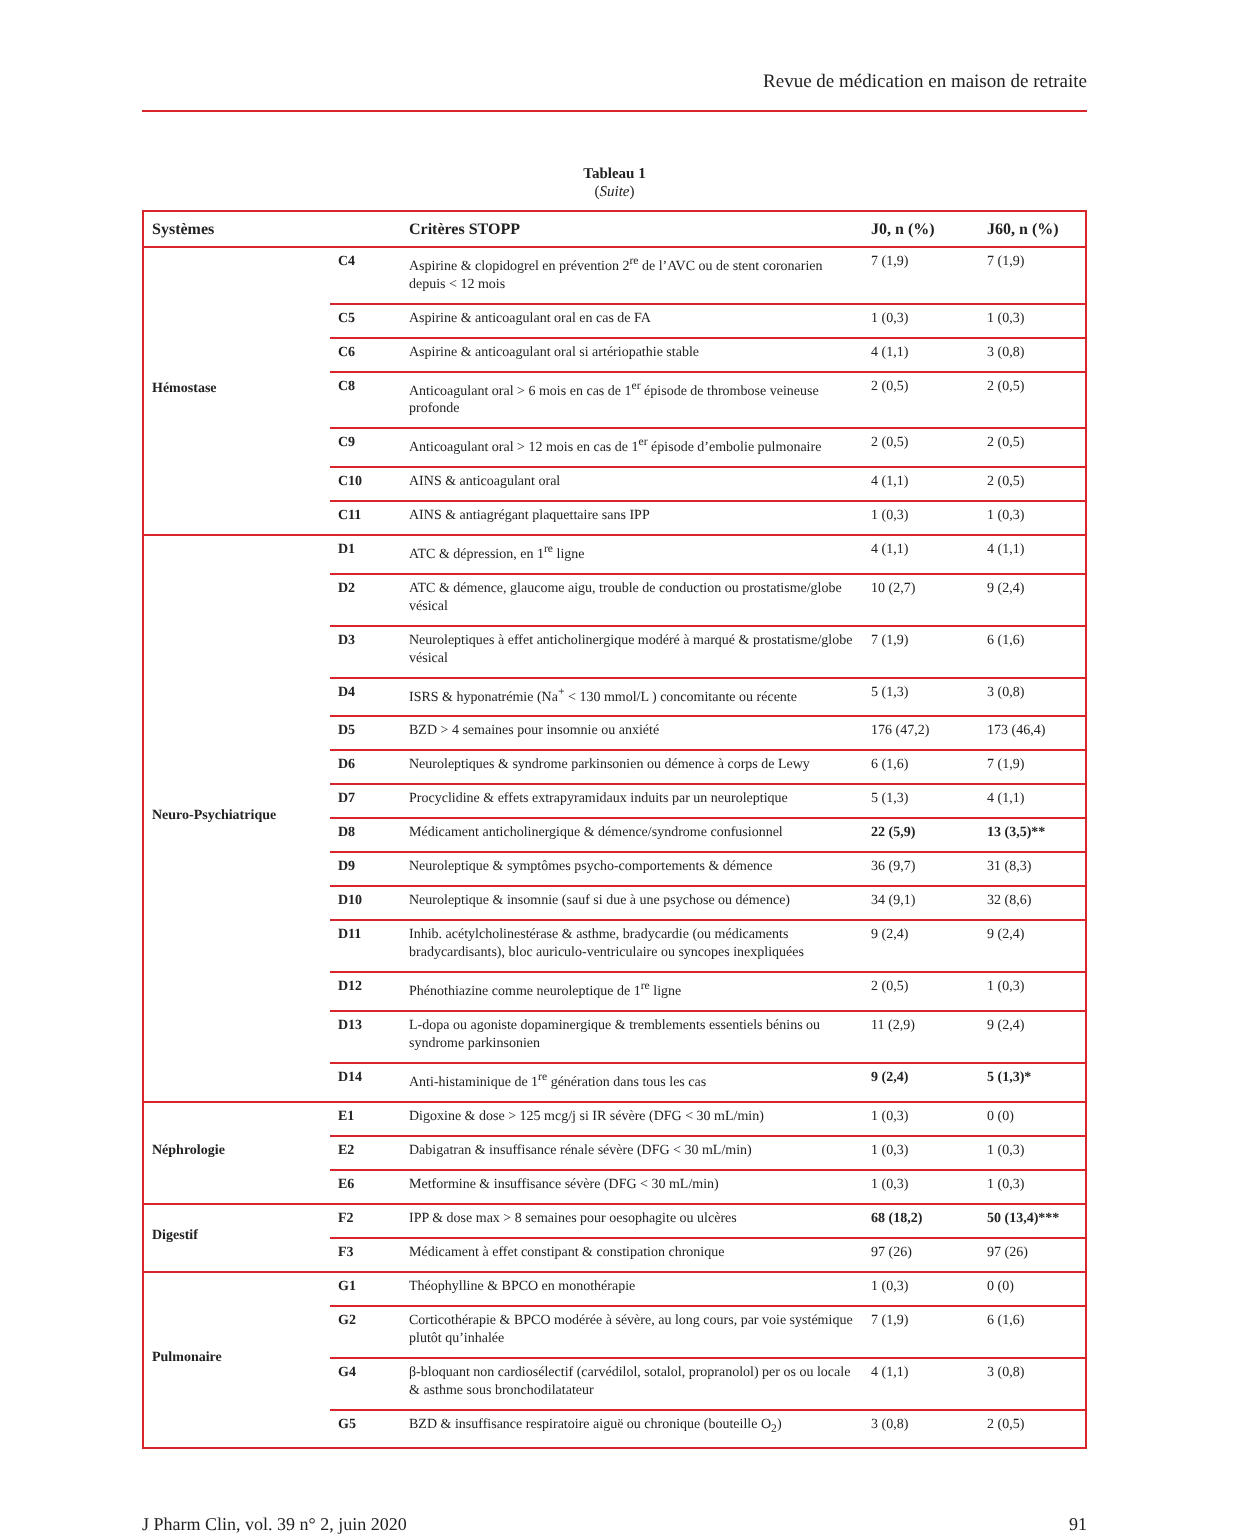Revue de médication en maison de retraite
Tableau 1
(Suite)
| Systèmes | | Critères STOPP | J0, n (%) | J60, n (%) |
| --- | --- | --- | --- | --- |
| Hémostase | C4 | Aspirine & clopidogrel en prévention 2<sup>re</sup> de l’AVC ou de stent coronarien depuis < 12 mois | 7 (1,9) | 7 (1,9) |
| | C5 | Aspirine & anticoagulant oral en cas de FA | 1 (0,3) | 1 (0,3) |
| | C6 | Aspirine & anticoagulant oral si artériopathie stable | 4 (1,1) | 3 (0,8) |
| | C8 | Anticoagulant oral > 6 mois en cas de 1<sup>er</sup> épisode de thrombose veineuse profonde | 2 (0,5) | 2 (0,5) |
| | C9 | Anticoagulant oral > 12 mois en cas de 1<sup>er</sup> épisode d’embolie pulmonaire | 2 (0,5) | 2 (0,5) |
| | C10 | AINS & anticoagulant oral | 4 (1,1) | 2 (0,5) |
| | C11 | AINS & antiagrégant plaquettaire sans IPP | 1 (0,3) | 1 (0,3) |
| Neuro-Psychiatrique | D1 | ATC & dépression, en 1<sup>re</sup> ligne | 4 (1,1) | 4 (1,1) |
| | D2 | ATC & démence, glaucome aigu, trouble de conduction ou prostatisme/globe vésical | 10 (2,7) | 9 (2,4) |
| | D3 | Neuroleptiques à effet anticholinergique modéré à marqué & prostatisme/globe vésical | 7 (1,9) | 6 (1,6) |
| | D4 | ISRS & hyponatrémie (Na<sup>+</sup> < 130 mmol/L ) concomitante ou récente | 5 (1,3) | 3 (0,8) |
| | D5 | BZD > 4 semaines pour insomnie ou anxiété | 176 (47,2) | 173 (46,4) |
| | D6 | Neuroleptiques & syndrome parkinsonien ou démence à corps de Lewy | 6 (1,6) | 7 (1,9) |
| | D7 | Procyclidine & effets extrapyramidaux induits par un neuroleptique | 5 (1,3) | 4 (1,1) |
| | D8 | Médicament anticholinergique & démence/syndrome confusionnel | 22 (5,9) | 13 (3,5)** |
| | D9 | Neuroleptique & symptômes psycho-comportements & démence | 36 (9,7) | 31 (8,3) |
| | D10 | Neuroleptique & insomnie (sauf si due à une psychose ou démence) | 34 (9,1) | 32 (8,6) |
| | D11 | Inhib. acétylcholinestérase & asthme, bradycardie (ou médicaments bradycardisants), bloc auriculo-ventriculaire ou syncopes inexpliquées | 9 (2,4) | 9 (2,4) |
| | D12 | Phénothiazine comme neuroleptique de 1<sup>re</sup> ligne | 2 (0,5) | 1 (0,3) |
| | D13 | L-dopa ou agoniste dopaminergique & tremblements essentiels bénins ou syndrome parkinsonien | 11 (2,9) | 9 (2,4) |
| | D14 | Anti-histaminique de 1<sup>re</sup> génération dans tous les cas | 9 (2,4) | 5 (1,3)* |
| Néphrologie | E1 | Digoxine & dose > 125 mcg/j si IR sévère (DFG < 30 mL/min) | 1 (0,3) | 0 (0) |
| | E2 | Dabigatran & insuffisance rénale sévère (DFG < 30 mL/min) | 1 (0,3) | 1 (0,3) |
| | E6 | Metformine & insuffisance sévère (DFG < 30 mL/min) | 1 (0,3) | 1 (0,3) |
| Digestif | F2 | IPP & dose max > 8 semaines pour oesophagite ou ulcères | 68 (18,2) | 50 (13,4)*** |
| | F3 | Médicament à effet constipant & constipation chronique | 97 (26) | 97 (26) |
| Pulmonaire | G1 | Théophylline & BPCO en monothérapie | 1 (0,3) | 0 (0) |
| | G2 | Corticothérapie & BPCO modérée à sévère, au long cours, par voie systémique plutôt qu’inhalée | 7 (1,9) | 6 (1,6) |
| | G4 | β-bloquant non cardiosélectif (carvédilol, sotalol, propranolol) per os ou locale & asthme sous bronchodilatateur | 4 (1,1) | 3 (0,8) |
| | G5 | BZD & insuffisance respiratoire aiguë ou chronique (bouteille O<sub>2</sub>) | 3 (0,8) | 2 (0,5) |
J Pharm Clin, vol. 39 n° 2, juin 2020 91